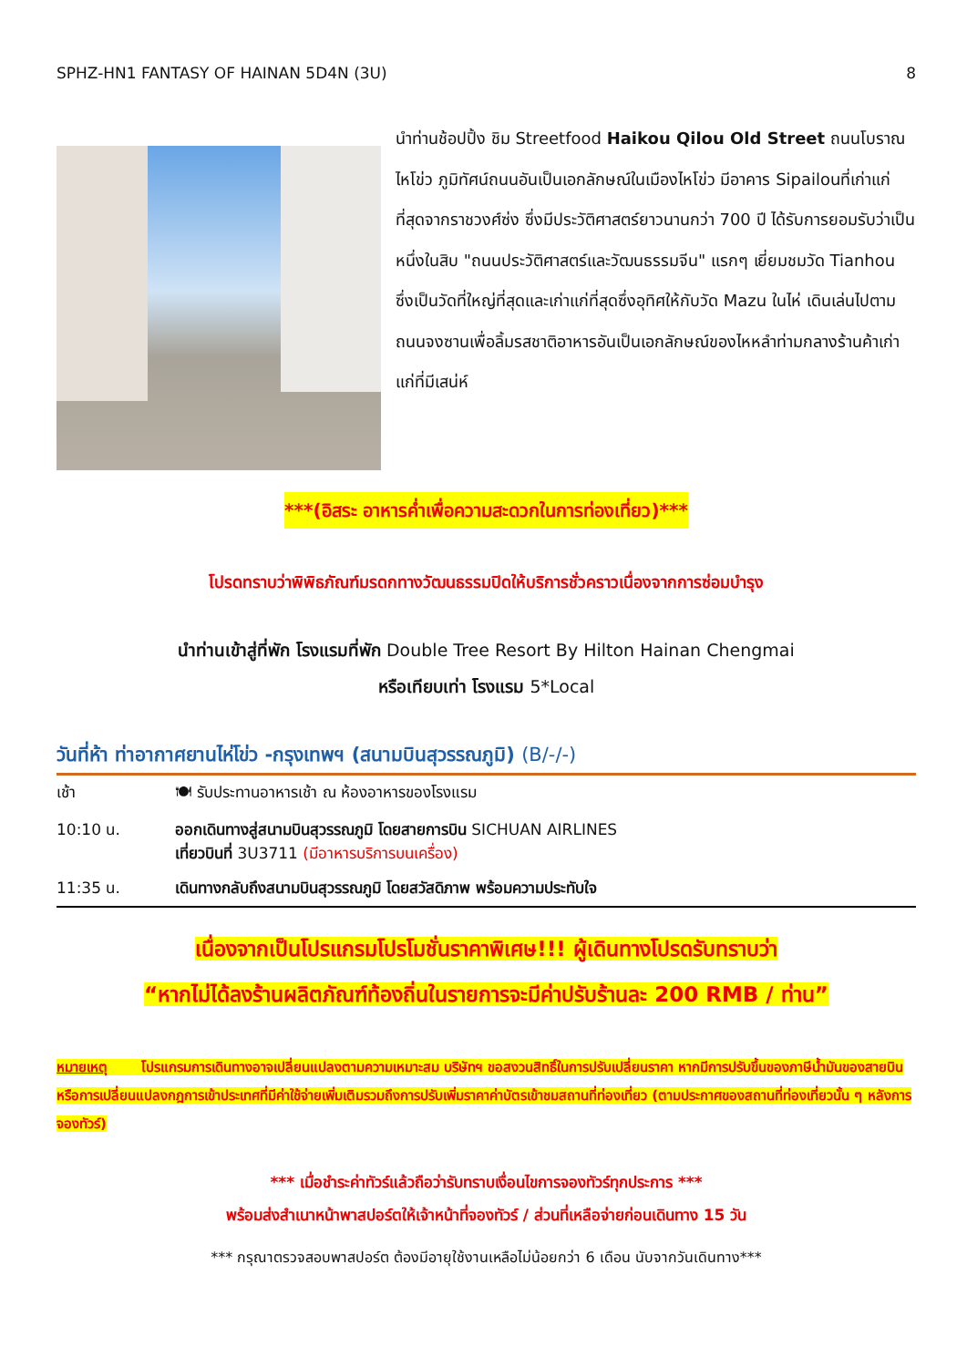SPHZ-HN1 FANTASY OF HAINAN 5D4N (3U) 8
นำท่านช้อปปิ้ง ชิม Streetfood Haikou Qilou Old Street ถนนโบราณไหโข่ว ภูมิทัศน์ถนนอันเป็นเอกลักษณ์ในเมืองไหโข่ว มีอาคาร Sipailouที่เก่าแก่ที่สุดจากราชวงศ์ซ่ง ซึ่งมีประวัติศาสตร์ยาวนานกว่า 700 ปี ได้รับการยอมรับว่าเป็นหนึ่งในสิบ "ถนนประวัติศาสตร์และวัฒนธรรมจีน" แรกๆ เยี่ยมชมวัด Tianhou ซึ่งเป็นวัดที่ใหญ่ที่สุดและเก่าแก่ที่สุดซึ่งอุทิศให้กับวัด Mazu ในไห่ เดินเล่นไปตามถนนจงซานเพื่อลิ้มรสชาติอาหารอันเป็นเอกลักษณ์ของไหหลำท่ามกลางร้านค้าเก่าแก่ที่มีเสน่ห์
***(อิสระ อาหารค่ำเพื่อความสะดวกในการท่องเที่ยว)***
โปรดทราบว่าพิพิธภัณฑ์มรดกทางวัฒนธรรมปิดให้บริการชั่วคราวเนื่องจากการซ่อมบำรุง
นำท่านเข้าสู่ที่พัก โรงแรมที่พัก Double Tree Resort By Hilton Hainan Chengmai
หรือเทียบเท่า โรงแรม 5*Local
วันที่ห้า ท่าอากาศยานไห่โข่ว -กรุงเทพฯ (สนามบินสุวรรณภูมิ) (B/-/-)
| เช้า | 🍽 รับประทานอาหารเช้า ณ ห้องอาหารของโรงแรม |
| 10:10 น. | ออกเดินทางสู่สนามบินสุวรรณภูมิ โดยสายการบิน SICHUAN AIRLINES เที่ยวบินที่ 3U3711 (มีอาหารบริการบนเครื่อง) |
| 11:35 น. | เดินทางกลับถึงสนามบินสุวรรณภูมิ โดยสวัสดิภาพ พร้อมความประทับใจ |
เนื่องจากเป็นโปรแกรมโปรโมชั่นราคาพิเศษ!!! ผู้เดินทางโปรดรับทราบว่า
“หากไม่ได้ลงร้านผลิตภัณฑ์ท้องถิ่นในรายการจะมีค่าปรับร้านละ 200 RMB / ท่าน”
หมายเหตุ โปรแกรมการเดินทางอาจเปลี่ยนแปลงตามความเหมาะสม บริษัทฯ ขอสงวนสิทธิ์ในการปรับเปลี่ยนราคา หากมีการปรับขึ้นของภาษีน้ำมันของสายบินหรือการเปลี่ยนแปลงกฎการเข้าประเทศที่มีค่าใช้จ่ายเพิ่มเติมรวมถึงการปรับเพิ่มราคาค่าบัตรเข้าชมสถานที่ท่องเที่ยว (ตามประกาศของสถานที่ท่องเที่ยวนั้น ๆ หลังการจองทัวร์)
*** เมื่อชำระค่าทัวร์แล้วถือว่ารับทราบเงื่อนไขการจองทัวร์ทุกประการ ***
พร้อมส่งสำเนาหน้าพาสปอร์ตให้เจ้าหน้าที่จองทัวร์ / ส่วนที่เหลือจ่ายก่อนเดินทาง 15 วัน
*** กรุณาตรวจสอบพาสปอร์ต ต้องมีอายุใช้งานเหลือไม่น้อยกว่า 6 เดือน นับจากวันเดินทาง***